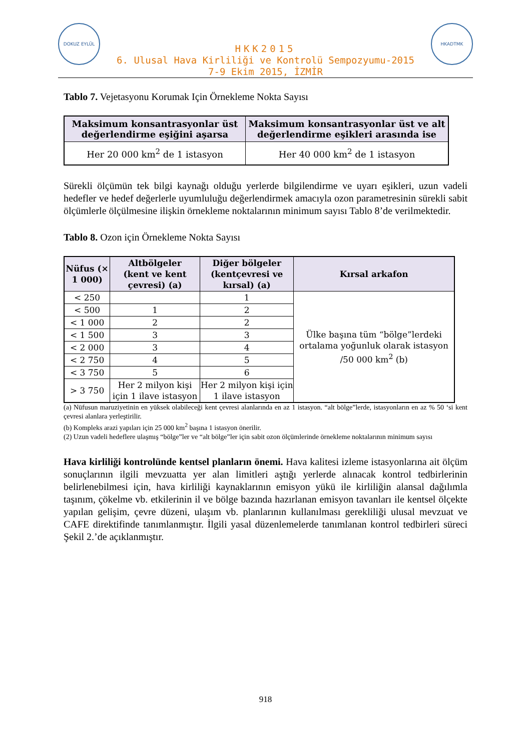DOKUZ EYLÜL
HKK2015
6. Ulusal Hava Kirliliği ve Kontrolü Sempozyumu-2015
7-9 Ekim 2015, İZMİR
HKADTMK
Tablo 7. Vejetasyonu Korumak Için Örnekleme Nokta Sayısı
| Maksimum konsantrasyonlar üst değerlendirme eşiğini aşarsa | Maksimum konsantrasyonlar üst ve alt değerlendirme eşikleri arasında ise |
| --- | --- |
| Her 20 000 km<sup>2</sup> de 1 istasyon | Her 40 000 km<sup>2</sup> de 1 istasyon |
Sürekli ölçümün tek bilgi kaynağı olduğu yerlerde bilgilendirme ve uyarı eşikleri, uzun vadeli hedefler ve hedef değerlerle uyumluluğu değerlendirmek amacıyla ozon parametresinin sürekli sabit ölçümlerle ölçülmesine ilişkin örnekleme noktalarının minimum sayısı Tablo 8’de verilmektedir.
Tablo 8. Ozon için Örnekleme Nokta Sayısı
| Nüfus (× 1 000) | Altbölgeler (kent ve kent çevresi) (a) | Diğer bölgeler (kentçevresi ve kırsal) (a) | Kırsal arkafon |
| --- | --- | --- | --- |
| < 250 | | 1 | Ülke başına tüm “bölge”lerdeki ortalama yoğunluk olarak istasyon /50 000 km<sup>2</sup> (b) |
| < 500 | 1 | 2 | |
| < 1 000 | 2 | 2 | |
| < 1 500 | 3 | 3 | |
| < 2 000 | 3 | 4 | |
| < 2 750 | 4 | 5 | |
| < 3 750 | 5 | 6 | |
| > 3 750 | Her 2 milyon kişi için 1 ilave istasyon | Her 2 milyon kişi için 1 ilave istasyon | |
(a) Nüfusun maruziyetinin en yüksek olabileceği kent çevresi alanlarında en az 1 istasyon. “alt bölge”lerde, istasyonların en az % 50 ‘si kent çevresi alanlara yerleştirilir.
(b) Kompleks arazi yapıları için 25 000 km<sup>2</sup> başına 1 istasyon önerilir.
(2) Uzun vadeli hedeflere ulaşmış “bölge”ler ve “alt bölge”ler için sabit ozon ölçümlerinde örnekleme noktalarının minimum sayısı
Hava kirliliği kontrolünde kentsel planların önemi. Hava kalitesi izleme istasyonlarına ait ölçüm sonuçlarının ilgili mevzuatta yer alan limitleri aştığı yerlerde alınacak kontrol tedbirlerinin belirlenebilmesi için, hava kirliliği kaynaklarının emisyon yükü ile kirliliğin alansal dağılımla taşınım, çökelme vb. etkilerinin il ve bölge bazında hazırlanan emisyon tavanları ile kentsel ölçekte yapılan gelişim, çevre düzeni, ulaşım vb. planlarının kullanılması gerekliliği ulusal mevzuat ve CAFE direktifinde tanımlanmıştır. İlgili yasal düzenlemelerde tanımlanan kontrol tedbirleri süreci Şekil 2.’de açıklanmıştır.
918